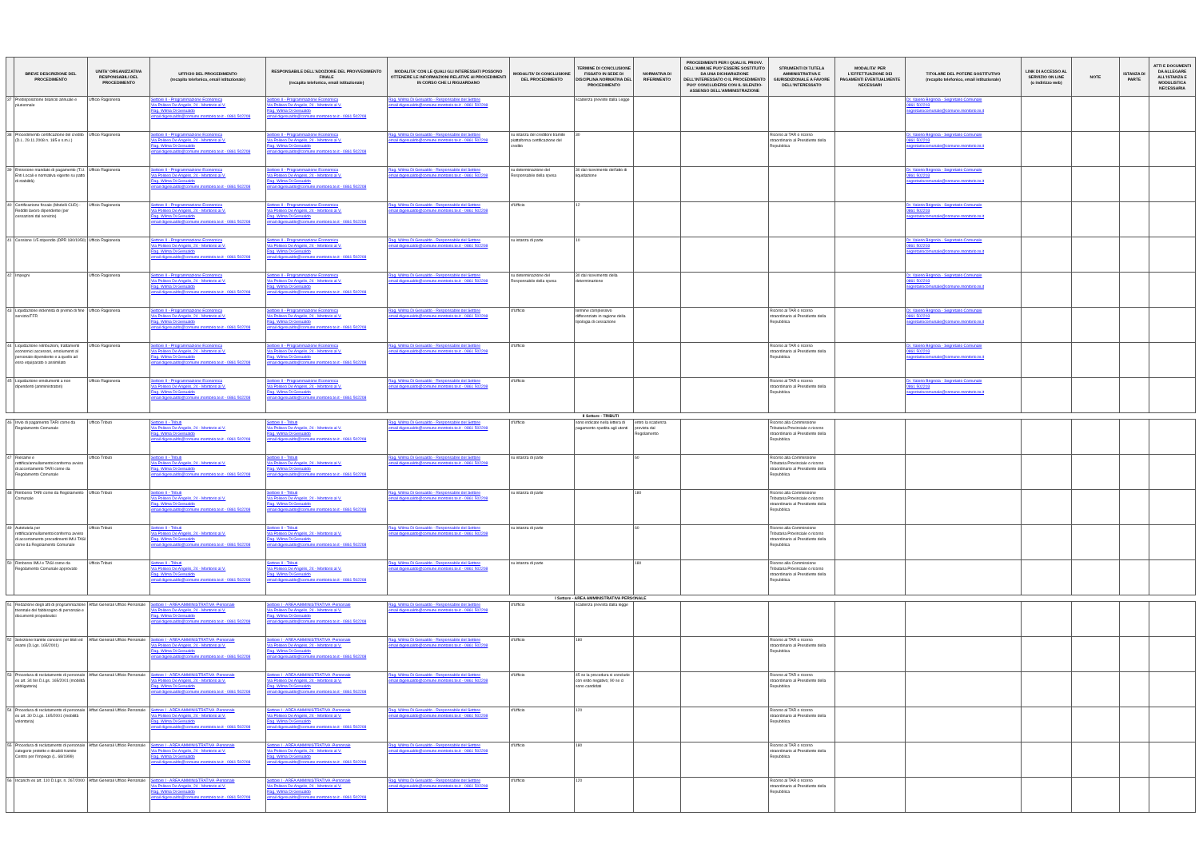| | BREVE DESCRIZIONE DEL PROCEDIMENTO | UNITA' ORGANIZZATIVA RESPONSABILI DEL PROCEDIMENTO | UFFICIO DEL PROCEDIMENTO (recapito telefonico, email istituzionale) | RESPONSABILE DELL'ADOZIONE DEL PROVVEDIMENTO FINALE (recapito telefonico, email istituzionale) | MODALITA' CON LE QUALI GLI INTERESSATI POSSONO OTTENERE LE INFORMAZIONI RELATIVE AI PROCEDIMENTI IN CORSO CHE LI RIGUARDANO | MODALITA' DI CONCLUSIONE DEL PROCEDIMENTO | TERMINE DI CONCLUSIONE FISSATO IN SEDE DI DISCIPLINA NORMATIVA DEL PROCEDIMENTO | NORMATIVA DI RIFERIMENTO | PROCEDIMENTI PER I QUALI IL PROVV. DELL'AMM.NE PUO' ESSERE SOSTITUITO DA UNA DICHIARAZIONE DELL'INTERESSATO O IL PROCEDIMENTO PUO' CONCLUDERSI CON IL SILENZIO-ASSENSO DELL'AMMINISTRAZIONE | STRUMENTI DI TUTELA AMMINISTRATIVA E GIURISDIZIONALE A FAVORE DELL'INTERESSATO | MODALITA' PER L'EFFETTUAZIONE DEI PAGAMENTI EVENTUALMENTE NECESSARI | TITOLARE DEL POTERE SOSTITUTIVO (recapito telefonico, email istituzionale) | LINK DI ACCESSO AL SERVIZIO ON LINE (o indirizzo web) | NOTE | ISTANZA DI PARTE | ATTI E DOCUMENTI DA ALLEGARE ALL'ISTANZA E MODULISTICA NECESSARIA |
| --- | --- | --- | --- | --- | --- | --- | --- | --- | --- | --- | --- | --- | --- | --- | --- | --- |
| 37 | Predisposizione bilancio annuale e pluriennale | Ufficio Ragioneria | Settore II - Programmazione Economica Via Poliseo De Angelis, 24 - Montorio al V. Rag. Wilma Di Gesualdo email digesualdo@comune.montorio.te.it - 0861 502208 | Settore II - Programmazione Economica Via Poliseo De Angelis, 24 - Montorio al V. Rag. Wilma Di Gesualdo email digesualdo@comune.montorio.te.it - 0861 502208 | Rag. Wilma Di Gesualdo - Responsabile del Settore email digesualdo@comune.montorio.te.it - 0861 502208 | | scadenza previste dalla Legge | | | | | Dr. Valerio Brignola - Segretario Comunale 0861 502203 segretariocomunale@comune.montorio.te.it | | | | |
| 38 | Procedimento certificazione del credito (D.L. 29.11.2008 n. 185 e s.m.i.) | Ufficio Ragioneria | Settore II - Programmazione Economica Via Poliseo De Angelis, 24 - Montorio al V. Rag. Wilma Di Gesualdo email digesualdo@comune.montorio.te.it - 0861 502208 | Settore II - Programmazione Economica Via Poliseo De Angelis, 24 - Montorio al V. Rag. Wilma Di Gesualdo email digesualdo@comune.montorio.te.it - 0861 502208 | Rag. Wilma Di Gesualdo - Responsabile del Settore email digesualdo@comune.montorio.te.it - 0861 502208 | su istanza del creditore tramite piattaforma certificazione del credito | 30 | | | Ricorso al TAR o ricorso straordinario al Presidente della Repubblica | | Dr. Valerio Brignola - Segretario Comunale 0861 502203 segretariocomunale@comune.montorio.te.it | | | | |
| 39 | Emissione mandato di pagamento (T.U. Enti Locali e normativa vigente su patto di stabilità) | Ufficio Ragioneria | Settore II - Programmazione Economica Via Poliseo De Angelis, 24 - Montorio al V. Rag. Wilma Di Gesualdo email digesualdo@comune.montorio.te.it - 0861 502208 | Settore II - Programmazione Economica Via Poliseo De Angelis, 24 - Montorio al V. Rag. Wilma Di Gesualdo email digesualdo@comune.montorio.te.it - 0861 502208 | Rag. Wilma Di Gesualdo - Responsabile del Settore email digesualdo@comune.montorio.te.it - 0861 502208 | su determinazione del Responsabile della spesa | 30 dal ricevimento dell'atto di liquidazione | | | | | Dr. Valerio Brignola - Segretario Comunale 0861 502203 segretariocomunale@comune.montorio.te.it | | | | |
| 40 | Certificazione fiscale (Modelli CUD) - Redditi lavoro dipendente (per cessazioni dal servizio) | Ufficio Ragioneria | Settore II - Programmazione Economica Via Poliseo De Angelis, 24 - Montorio al V. Rag. Wilma Di Gesualdo email digesualdo@comune.montorio.te.it - 0861 502208 | Settore II - Programmazione Economica Via Poliseo De Angelis, 24 - Montorio al V. Rag. Wilma Di Gesualdo email digesualdo@comune.montorio.te.it - 0861 502208 | Rag. Wilma Di Gesualdo - Responsabile del Settore email digesualdo@comune.montorio.te.it - 0861 502208 | d'Ufficio | 12 | | | | | Dr. Valerio Brignola - Segretario Comunale 0861 502203 segretariocomunale@comune.montorio.te.it | | | | |
| 41 | Cessione 1/5 stipendio (DPR 180/1950) | Ufficio Ragioneria | Settore II - Programmazione Economica Via Poliseo De Angelis, 24 - Montorio al V. Rag. Wilma Di Gesualdo email digesualdo@comune.montorio.te.it - 0861 502208 | Settore II - Programmazione Economica Via Poliseo De Angelis, 24 - Montorio al V. Rag. Wilma Di Gesualdo email digesualdo@comune.montorio.te.it - 0861 502208 | Rag. Wilma Di Gesualdo - Responsabile del Settore email digesualdo@comune.montorio.te.it - 0861 502208 | su istanza di parte | 10 | | | | | Dr. Valerio Brignola - Segretario Comunale 0861 502203 segretariocomunale@comune.montorio.te.it | | | | |
| 42 | Impegni | Ufficio Ragioneria | Settore II - Programmazione Economica Via Poliseo De Angelis, 24 - Montorio al V. Rag. Wilma Di Gesualdo email digesualdo@comune.montorio.te.it - 0861 502208 | Settore II - Programmazione Economica Via Poliseo De Angelis, 24 - Montorio al V. Rag. Wilma Di Gesualdo email digesualdo@comune.montorio.te.it - 0861 502208 | Rag. Wilma Di Gesualdo - Responsabile del Settore email digesualdo@comune.montorio.te.it - 0861 502208 | su determinazione del Responsabile della spesa | 30 dal ricevimento della determinazione | | | | | Dr. Valerio Brignola - Segretario Comunale 0861 502203 segretariocomunale@comune.montorio.te.it | | | | |
| 43 | Liquidazione indennità di premio di fine servizio/TFR | Ufficio Ragioneria | Settore II - Programmazione Economica Via Poliseo De Angelis, 24 - Montorio al V. Rag. Wilma Di Gesualdo email digesualdo@comune.montorio.te.it - 0861 502208 | Settore II - Programmazione Economica Via Poliseo De Angelis, 24 - Montorio al V. Rag. Wilma Di Gesualdo email digesualdo@comune.montorio.te.it - 0861 502208 | Rag. Wilma Di Gesualdo - Responsabile del Settore email digesualdo@comune.montorio.te.it - 0861 502208 | d'Ufficio | termine complessivo differenziato in ragione della tipologia di cessazione | | | Ricorso al TAR o ricorso straordinario al Presidente della Repubblica | | Dr. Valerio Brignola - Segretario Comunale 0861 502203 segretariocomunale@comune.montorio.te.it | | | | |
| 44 | Liquidazione retribuzioni, trattamenti economici accessori, emolumenti al personale dipendente e a quello ad esso equiparato o assimilato | Ufficio Ragioneria | Settore II - Programmazione Economica Via Poliseo De Angelis, 24 - Montorio al V. Rag. Wilma Di Gesualdo email digesualdo@comune.montorio.te.it - 0861 502208 | Settore II - Programmazione Economica Via Poliseo De Angelis, 24 - Montorio al V. Rag. Wilma Di Gesualdo email digesualdo@comune.montorio.te.it - 0861 502208 | Rag. Wilma Di Gesualdo - Responsabile del Settore email digesualdo@comune.montorio.te.it - 0861 502208 | d'Ufficio | | | | Ricorso al TAR o ricorso straordinario al Presidente della Repubblica | | Dr. Valerio Brignola - Segretario Comunale 0861 502203 segretariocomunale@comune.montorio.te.it | | | | |
| 45 | Liquidazione emolumenti a non dipendenti (amministratori) | Ufficio Ragioneria | Settore II - Programmazione Economica Via Poliseo De Angelis, 24 - Montorio al V. Rag. Wilma Di Gesualdo email digesualdo@comune.montorio.te.it - 0861 502208 | Settore II - Programmazione Economica Via Poliseo De Angelis, 24 - Montorio al V. Rag. Wilma Di Gesualdo email digesualdo@comune.montorio.te.it - 0861 502208 | Rag. Wilma Di Gesualdo - Responsabile del Settore email digesualdo@comune.montorio.te.it - 0861 502208 | d'Ufficio | | | | Ricorso al TAR o ricorso straordinario al Presidente della Repubblica | | Dr. Valerio Brignola - Segretario Comunale 0861 502203 segretariocomunale@comune.montorio.te.it | | | | |
| II Settore - TRIBUTI | | | | | | | | | | | | | | | | |
| 46 | Invio di pagamento TARI come da Regolamento Comunale | Ufficio Tributi | Settore II - Tributi Via Poliseo De Angelis, 24 - Montorio al V. Rag. Wilma Di Gesualdo email digesualdo@comune.montorio.te.it - 0861 502208 | Settore II - Tributi Via Poliseo De Angelis, 24 - Montorio al V. Rag. Wilma Di Gesualdo email digesualdo@comune.montorio.te.it - 0861 502208 | Rag. Wilma Di Gesualdo - Responsabile del Settore email digesualdo@comune.montorio.te.it - 0861 502208 | d'Ufficio | sono indicate nella lettera di pagamento spedita agli utenti | entro la scadenza prevista dal Regolamento | | Ricorso alla Commissione Tributaria Provinciale o ricorso straordinario al Presidente della Repubblica | | | | | | |
| 47 | Riesame e rettifica/annullamento/conferma avviso di accertamento TARI come da Regolamento Comunale | Ufficio Tributi | Settore II - Tributi Via Poliseo De Angelis, 24 - Montorio al V. Rag. Wilma Di Gesualdo email digesualdo@comune.montorio.te.it - 0861 502208 | Settore II - Tributi Via Poliseo De Angelis, 24 - Montorio al V. Rag. Wilma Di Gesualdo email digesualdo@comune.montorio.te.it - 0861 502208 | Rag. Wilma Di Gesualdo - Responsabile del Settore email digesualdo@comune.montorio.te.it - 0861 502208 | su istanza di parte | | 60 | | Ricorso alla Commissione Tributaria Provinciale o ricorso straordinario al Presidente della Repubblica | | | | | | |
| 48 | Rimborso TARI come da Regolamento Comunale | Ufficio Tributi | Settore II - Tributi Via Poliseo De Angelis, 24 - Montorio al V. Rag. Wilma Di Gesualdo email digesualdo@comune.montorio.te.it - 0861 502208 | Settore II - Tributi Via Poliseo De Angelis, 24 - Montorio al V. Rag. Wilma Di Gesualdo email digesualdo@comune.montorio.te.it - 0861 502208 | Rag. Wilma Di Gesualdo - Responsabile del Settore email digesualdo@comune.montorio.te.it - 0861 502208 | su istanza di parte | | 180 | | Ricorso alla Commissione Tributaria Provinciale o ricorso straordinario al Presidente della Repubblica | | | | | | |
| 49 | Autotutela per rettifica/annullamento/conferma avviso di accertamento procedimenti IMU-TASI come da Regolamento Comunale | Ufficio Tributi | Settore II - Tributi Via Poliseo De Angelis, 24 - Montorio al V. Rag. Wilma Di Gesualdo email digesualdo@comune.montorio.te.it - 0861 502208 | Settore II - Tributi Via Poliseo De Angelis, 24 - Montorio al V. Rag. Wilma Di Gesualdo email digesualdo@comune.montorio.te.it - 0861 502208 | Rag. Wilma Di Gesualdo - Responsabile del Settore email digesualdo@comune.montorio.te.it - 0861 502208 | su istanza di parte | | 60 | | Ricorso alla Commissione Tributaria Provinciale o ricorso straordinario al Presidente della Repubblica | | | | | | |
| 50 | Rimborso IMU e TASI come da Regolamento Comunale approvato | Ufficio Tributi | Settore II - Tributi Via Poliseo De Angelis, 24 - Montorio al V. Rag. Wilma Di Gesualdo email digesualdo@comune.montorio.te.it - 0861 502208 | Settore II - Tributi Via Poliseo De Angelis, 24 - Montorio al V. Rag. Wilma Di Gesualdo email digesualdo@comune.montorio.te.it - 0861 502208 | Rag. Wilma Di Gesualdo - Responsabile del Settore email digesualdo@comune.montorio.te.it - 0861 502208 | su istanza di parte | | 180 | | Ricorso alla Commissione Tributaria Provinciale o ricorso straordinario al Presidente della Repubblica | | | | | | |
| I Settore - AREA AMMINISTRATIVA PERSONALE | | | | | | | | | | | | | | | | |
| 51 | Redazione degli atti di programmazione triennale del fabbisogno di personale e documenti propedeutici | Affari Generali Ufficio Personale | Settore I - AREA AMMINISTRATIVA -Personale Via Poliseo De Angelis, 24 - Montorio al V. Rag. Wilma Di Gesualdo email digesualdo@comune.montorio.te.it - 0861 502208 | Settore I - AREA AMMINISTRATIVA -Personale Via Poliseo De Angelis, 24 - Montorio al V. Rag. Wilma Di Gesualdo email digesualdo@comune.montorio.te.it - 0861 502208 | Rag. Wilma Di Gesualdo - Responsabile del Settore email digesualdo@comune.montorio.te.it - 0861 502208 | d'Ufficio | scadenza prevista dalla legge | | | | | | | | | |
| 52 | Selezione tramite concorsi per titoli ed esami (D.Lgs. 165/2001) | Affari Generali Ufficio Personale | Settore I - AREA AMMINISTRATIVA -Personale Via Poliseo De Angelis, 24 - Montorio al V. Rag. Wilma Di Gesualdo email digesualdo@comune.montorio.te.it - 0861 502208 | Settore I - AREA AMMINISTRATIVA -Personale Via Poliseo De Angelis, 24 - Montorio al V. Rag. Wilma Di Gesualdo email digesualdo@comune.montorio.te.it - 0861 502208 | Rag. Wilma Di Gesualdo - Responsabile del Settore email digesualdo@comune.montorio.te.it - 0861 502208 | d'Ufficio | 180 | | | Ricorso al TAR o ricorso straordinario al Presidente della Repubblica | | | | | | |
| 53 | Procedura di reclutamento di personale ex art. 34 bis D.Lgs. 165/2001 (mobilità obbligatoria) | Affari Generali Ufficio Personale | Settore I - AREA AMMINISTRATIVA -Personale Via Poliseo De Angelis, 24 - Montorio al V. Rag. Wilma Di Gesualdo email digesualdo@comune.montorio.te.it - 0861 502208 | Settore I - AREA AMMINISTRATIVA -Personale Via Poliseo De Angelis, 24 - Montorio al V. Rag. Wilma Di Gesualdo email digesualdo@comune.montorio.te.it - 0861 502208 | Rag. Wilma Di Gesualdo - Responsabile del Settore email digesualdo@comune.montorio.te.it - 0861 502208 | d'Ufficio | 45 se la procedura si conclude con esito negativo; 90 se ci sono candidati | | | Ricorso al TAR o ricorso straordinario al Presidente della Repubblica | | | | | | |
| 54 | Procedura di reclutamento di personale ex art. 30 D.Lgs. 165/2001 (mobilità volontaria) | Affari Generali Ufficio Personale | Settore I - AREA AMMINISTRATIVA -Personale Via Poliseo De Angelis, 24 - Montorio al V. Rag. Wilma Di Gesualdo email digesualdo@comune.montorio.te.it - 0861 502208 | Settore I - AREA AMMINISTRATIVA -Personale Via Poliseo De Angelis, 24 - Montorio al V. Rag. Wilma Di Gesualdo email digesualdo@comune.montorio.te.it - 0861 502208 | Rag. Wilma Di Gesualdo - Responsabile del Settore email digesualdo@comune.montorio.te.it - 0861 502208 | d'Ufficio | 120 | | | Ricorso al TAR o ricorso straordinario al Presidente della Repubblica | | | | | | |
| 55 | Procedura di reclutamento di personale categorie protette e disabili tramite Centro per l'Impiego (L. 68/1999) | Affari Generali Ufficio Personale | Settore I - AREA AMMINISTRATIVA -Personale Via Poliseo De Angelis, 24 - Montorio al V. Rag. Wilma Di Gesualdo email digesualdo@comune.montorio.te.it - 0861 502208 | Settore I - AREA AMMINISTRATIVA -Personale Via Poliseo De Angelis, 24 - Montorio al V. Rag. Wilma Di Gesualdo email digesualdo@comune.montorio.te.it - 0861 502208 | Rag. Wilma Di Gesualdo - Responsabile del Settore email digesualdo@comune.montorio.te.it - 0861 502208 | d'Ufficio | 180 | | | Ricorso al TAR o ricorso straordinario al Presidente della Repubblica | | | | | | |
| 56 | Incarichi ex art. 110 D.Lgs. n. 267/2000 | Affari Generali Ufficio Personale | Settore I - AREA AMMINISTRATIVA -Personale Via Poliseo De Angelis, 24 - Montorio al V. Rag. Wilma Di Gesualdo email digesualdo@comune.montorio.te.it - 0861 502208 | Settore I - AREA AMMINISTRATIVA -Personale Via Poliseo De Angelis, 24 - Montorio al V. Rag. Wilma Di Gesualdo email digesualdo@comune.montorio.te.it - 0861 502208 | Rag. Wilma Di Gesualdo - Responsabile del Settore email digesualdo@comune.montorio.te.it - 0861 502208 | d'Ufficio | 120 | | | Ricorso al TAR o ricorso straordinario al Presidente della Repubblica | | | | | | |